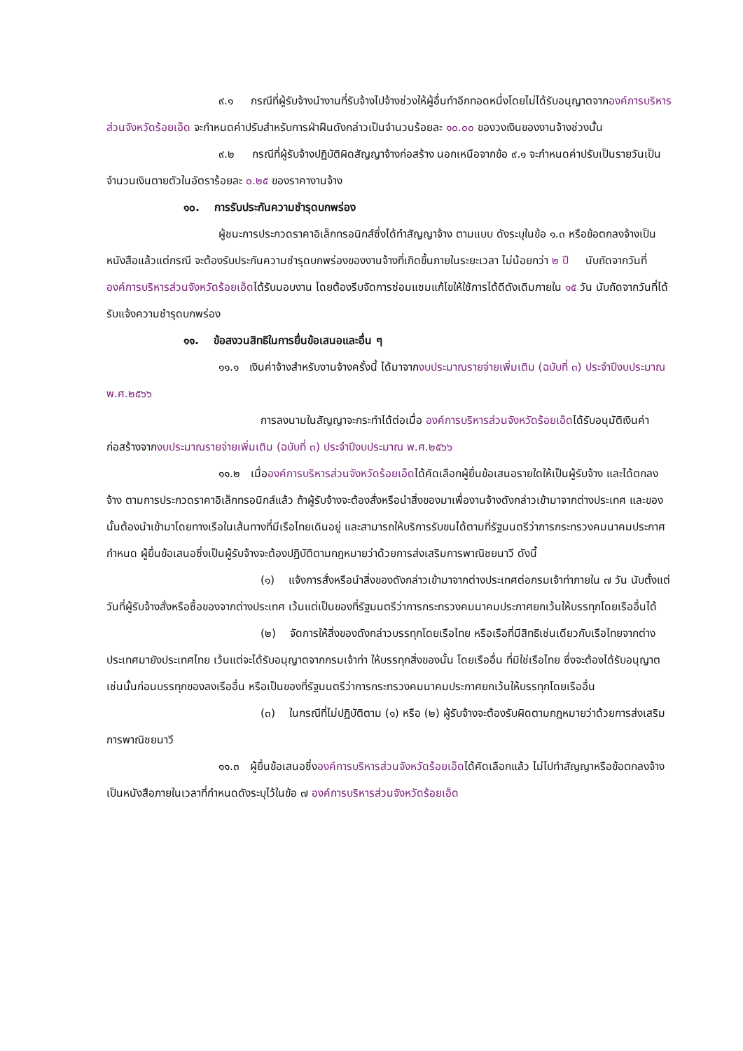๙.๑ กรณีที่ผู้รับจ้างนำงานที่รับจ้างไปจ้างช่วงให้ผู้อื่นทำอีกทอดหนึ่งโดยไม่ได้รับอนุญาตจากองค์การบริหารส่วนจังหวัดร้อยเอ็ด จะกำหนดค่าปรับสำหรับการฝ่าฝืนดังกล่าวเป็นจำนวนร้อยละ ๑๐.๐๐ ของวงเงินของงานจ้างช่วงนั้น
๙.๒ กรณีที่ผู้รับจ้างปฏิบัติผิดสัญญาจ้างก่อสร้าง นอกเหนือจากข้อ ๙.๑ จะกำหนดค่าปรับเป็นรายวันเป็นจำนวนเงินตายตัวในอัตราร้อยละ ๐.๒๕ ของราคางานจ้าง
๑๐. การรับประกันความชำรุดบกพร่อง
ผู้ชนะการประกวดราคาอิเล็กทรอนิกส์ซึ่งได้ทำสัญญาจ้าง ตามแบบ ดังระบุในข้อ ๑.๓ หรือข้อตกลงจ้างเป็นหนังสือแล้วแต่กรณี จะต้องรับประกันความชำรุดบกพร่องของงานจ้างที่เกิดขึ้นภายในระยะเวลา ไม่น้อยกว่า ๒ ปี นับถัดจากวันที่องค์การบริหารส่วนจังหวัดร้อยเอ็ดได้รับมอบงาน โดยต้องรีบจัดการซ่อมแซมแก้ไขให้ใช้การได้ดีดังเดิมภายใน ๑๕ วัน นับถัดจากวันที่ได้รับแจ้งความชำรุดบกพร่อง
๑๑. ข้อสงวนสิทธิในการยื่นข้อเสนอและอื่น ๆ
๑๑.๑ เงินค่าจ้างสำหรับงานจ้างครั้งนี้ ได้มาจากงบประมาณรายจ่ายเพิ่มเติม (ฉบับที่ ๓) ประจำปีงบประมาณ พ.ศ.๒๕๖๖
การลงนามในสัญญาจะกระทำได้ต่อเมื่อ องค์การบริหารส่วนจังหวัดร้อยเอ็ดได้รับอนุมัติเงินค่าก่อสร้างจากงบประมาณรายจ่ายเพิ่มเติม (ฉบับที่ ๓) ประจำปีงบประมาณ พ.ศ.๒๕๖๖
๑๑.๒ เมื่อองค์การบริหารส่วนจังหวัดร้อยเอ็ดได้คัดเลือกผู้ยื่นข้อเสนอรายใดให้เป็นผู้รับจ้าง และได้ตกลงจ้าง ตามการประกวดราคาอิเล็กทรอนิกส์แล้ว ถ้าผู้รับจ้างจะต้องสั่งหรือนำสิ่งของมาเพื่องานจ้างดังกล่าวเข้ามาจากต่างประเทศ และของนั้นต้องนำเข้ามาโดยทางเรือในเส้นทางที่มีเรือไทยเดินอยู่ และสามารถให้บริการรับขนได้ตามที่รัฐมนตรีว่าการกระทรวงคมนาคมประกาศกำหนด ผู้ยื่นข้อเสนอซึ่งเป็นผู้รับจ้างจะต้องปฏิบัติตามกฎหมายว่าด้วยการส่งเสริมการพาณิชยนาวี ดังนี้
(๑) แจ้งการสั่งหรือนำสิ่งของดังกล่าวเข้ามาจากต่างประเทศต่อกรมเจ้าท่าภายใน ๗ วัน นับตั้งแต่วันที่ผู้รับจ้างสั่งหรือซื้อของจากต่างประเทศ เว้นแต่เป็นของที่รัฐมนตรีว่าการกระทรวงคมนาคมประกาศยกเว้นให้บรรทุกโดยเรืออื่นได้
(๒) จัดการให้สิ่งของดังกล่าวบรรทุกโดยเรือไทย หรือเรือที่มีสิทธิเช่นเดียวกับเรือไทยจากต่างประเทศมายังประเทศไทย เว้นแต่จะได้รับอนุญาตจากกรมเจ้าท่า ให้บรรทุกสิ่งของนั้น โดยเรืออื่น ที่มิใช่เรือไทย ซึ่งจะต้องได้รับอนุญาตเช่นนั้นก่อนบรรทุกของลงเรืออื่น หรือเป็นของที่รัฐมนตรีว่าการกระทรวงคมนาคมประกาศยกเว้นให้บรรทุกโดยเรืออื่น
(๓) ในกรณีที่ไม่ปฏิบัติตาม (๑) หรือ (๒) ผู้รับจ้างจะต้องรับผิดตามกฎหมายว่าด้วยการส่งเสริมการพาณิชยนาวี
๑๑.๓ ผู้ยื่นข้อเสนอซึ่งองค์การบริหารส่วนจังหวัดร้อยเอ็ดได้คัดเลือกแล้ว ไม่ไปทำสัญญาหรือข้อตกลงจ้างเป็นหนังสือภายในเวลาที่กำหนดดังระบุไว้ในข้อ ๗ องค์การบริหารส่วนจังหวัดร้อยเอ็ด